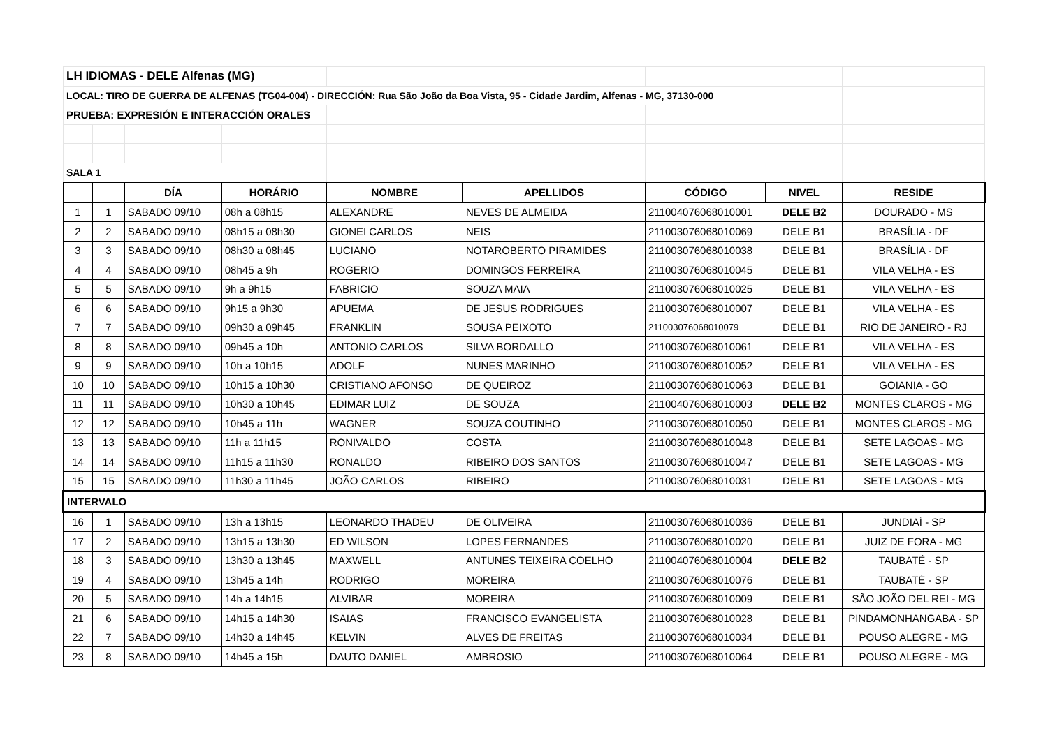| LH IDIOMAS - DELE Alfenas (MG) | | | | | | | | |
| LOCAL: TIRO DE GUERRA DE ALFENAS (TG04-004) - DIRECCIÓN: Rua São João da Boa Vista, 95 - Cidade Jardim, Alfenas - MG, 37130-000 | | | | | | | | |
| PRUEBA: EXPRESIÓN E INTERACCIÓN ORALES | | | | | | | | |
| SALA 1 | | | | | | | | |
| | | DÍA | HORÁRIO | NOMBRE | APELLIDOS | CÓDIGO | NIVEL | RESIDE |
| 1 | 1 | SABADO 09/10 | 08h a 08h15 | ALEXANDRE | NEVES DE ALMEIDA | 211004076068010001 | DELE B2 | DOURADO - MS |
| 2 | 2 | SABADO 09/10 | 08h15 a 08h30 | GIONEI CARLOS | NEIS | 211003076068010069 | DELE B1 | BRASÍLIA - DF |
| 3 | 3 | SABADO 09/10 | 08h30 a 08h45 | LUCIANO | NOTAROBERTO PIRAMIDES | 211003076068010038 | DELE B1 | BRASÍLIA - DF |
| 4 | 4 | SABADO 09/10 | 08h45 a 9h | ROGERIO | DOMINGOS FERREIRA | 211003076068010045 | DELE B1 | VILA VELHA - ES |
| 5 | 5 | SABADO 09/10 | 9h a 9h15 | FABRICIO | SOUZA MAIA | 211003076068010025 | DELE B1 | VILA VELHA - ES |
| 6 | 6 | SABADO 09/10 | 9h15 a 9h30 | APUEMA | DE JESUS RODRIGUES | 211003076068010007 | DELE B1 | VILA VELHA - ES |
| 7 | 7 | SABADO 09/10 | 09h30 a 09h45 | FRANKLIN | SOUSA PEIXOTO | 211003076068010079 | DELE B1 | RIO DE JANEIRO - RJ |
| 8 | 8 | SABADO 09/10 | 09h45 a 10h | ANTONIO CARLOS | SILVA BORDALLO | 211003076068010061 | DELE B1 | VILA VELHA - ES |
| 9 | 9 | SABADO 09/10 | 10h a 10h15 | ADOLF | NUNES MARINHO | 211003076068010052 | DELE B1 | VILA VELHA - ES |
| 10 | 10 | SABADO 09/10 | 10h15 a 10h30 | CRISTIANO AFONSO | DE QUEIROZ | 211003076068010063 | DELE B1 | GOIANIA - GO |
| 11 | 11 | SABADO 09/10 | 10h30 a 10h45 | EDIMAR LUIZ | DE SOUZA | 211004076068010003 | DELE B2 | MONTES CLAROS - MG |
| 12 | 12 | SABADO 09/10 | 10h45 a 11h | WAGNER | SOUZA COUTINHO | 211003076068010050 | DELE B1 | MONTES CLAROS - MG |
| 13 | 13 | SABADO 09/10 | 11h a 11h15 | RONIVALDO | COSTA | 211003076068010048 | DELE B1 | SETE LAGOAS - MG |
| 14 | 14 | SABADO 09/10 | 11h15 a 11h30 | RONALDO | RIBEIRO DOS SANTOS | 211003076068010047 | DELE B1 | SETE LAGOAS - MG |
| 15 | 15 | SABADO 09/10 | 11h30 a 11h45 | JOÃO CARLOS | RIBEIRO | 211003076068010031 | DELE B1 | SETE LAGOAS - MG |
| INTERVALO | | | | | | | | |
| 16 | 1 | SABADO 09/10 | 13h a 13h15 | LEONARDO THADEU | DE OLIVEIRA | 211003076068010036 | DELE B1 | JUNDIAÍ - SP |
| 17 | 2 | SABADO 09/10 | 13h15 a 13h30 | ED WILSON | LOPES FERNANDES | 211003076068010020 | DELE B1 | JUIZ DE FORA - MG |
| 18 | 3 | SABADO 09/10 | 13h30 a 13h45 | MAXWELL | ANTUNES TEIXEIRA COELHO | 211004076068010004 | DELE B2 | TAUBATÉ - SP |
| 19 | 4 | SABADO 09/10 | 13h45 a 14h | RODRIGO | MOREIRA | 211003076068010076 | DELE B1 | TAUBATÉ - SP |
| 20 | 5 | SABADO 09/10 | 14h a 14h15 | ALVIBAR | MOREIRA | 211003076068010009 | DELE B1 | SÃO JOÃO DEL REI - MG |
| 21 | 6 | SABADO 09/10 | 14h15 a 14h30 | ISAIAS | FRANCISCO EVANGELISTA | 211003076068010028 | DELE B1 | PINDAMONHANGABA - SP |
| 22 | 7 | SABADO 09/10 | 14h30 a 14h45 | KELVIN | ALVES DE FREITAS | 211003076068010034 | DELE B1 | POUSO ALEGRE - MG |
| 23 | 8 | SABADO 09/10 | 14h45 a 15h | DAUTO DANIEL | AMBROSIO | 211003076068010064 | DELE B1 | POUSO ALEGRE - MG |